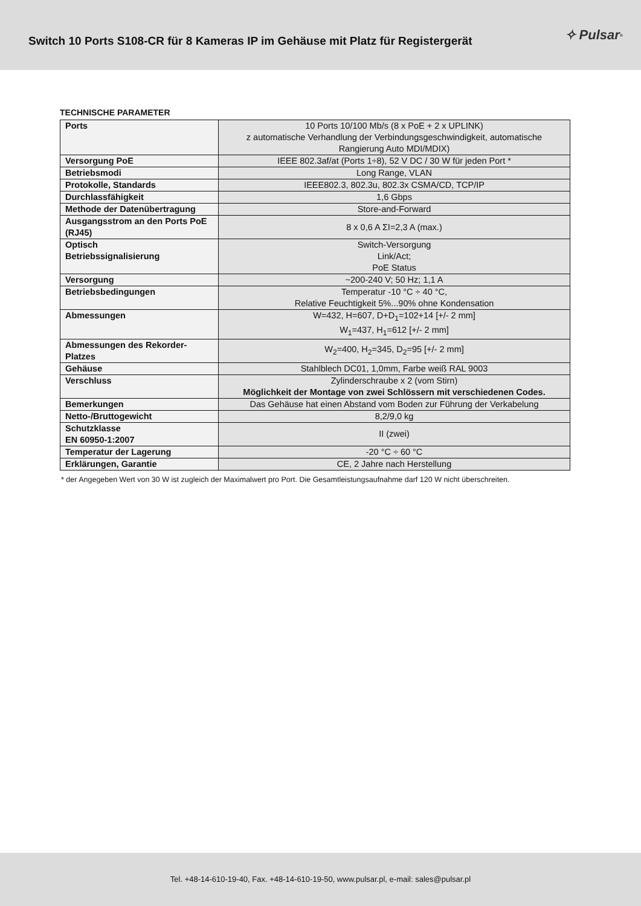Switch 10 Ports S108-CR für 8 Kameras IP im Gehäuse mit Platz für Registergerät
✧ Pulsar<sup>®</sup>
TECHNISCHE PARAMETER
| Ports | 10 Ports 10/100 Mb/s (8 x PoE + 2 x UPLINK) z automatische Verhandlung der Verbindungsgeschwindigkeit, automatische Rangierung Auto MDI/MDIX) |
| Versorgung PoE | IEEE 802.3af/at (Ports 1÷8), 52 V DC / 30 W für jeden Port * |
| Betriebsmodi | Long Range, VLAN |
| Protokolle, Standards | IEEE802.3, 802.3u, 802.3x CSMA/CD, TCP/IP |
| Durchlassfähigkeit | 1,6 Gbps |
| Methode der Datenübertragung | Store-and-Forward |
| Ausgangsstrom an den Ports PoE (RJ45) | 8 x 0,6 A ΣI=2,3 A (max.) |
| Optisch Betriebssignalisierung | Switch-Versorgung Link/Act; PoE Status |
| Versorgung | ~200-240 V; 50 Hz; 1,1 A |
| Betriebsbedingungen | Temperatur -10 °C ÷ 40 °C, Relative Feuchtigkeit 5%...90% ohne Kondensation |
| Abmessungen | W=432, H=607, D+D<sub>1</sub>=102+14 [+/- 2 mm] W<sub>1</sub>=437, H<sub>1</sub>=612 [+/- 2 mm] |
| Abmessungen des Rekorder-Platzes | W<sub>2</sub>=400, H<sub>2</sub>=345, D<sub>2</sub>=95 [+/- 2 mm] |
| Gehäuse | Stahlblech DC01, 1,0mm, Farbe weiß RAL 9003 |
| Verschluss | Zylinderschraube x 2 (vom Stirn) Möglichkeit der Montage von zwei Schlössern mit verschiedenen Codes. |
| Bemerkungen | Das Gehäuse hat einen Abstand vom Boden zur Führung der Verkabelung |
| Netto-/Bruttogewicht | 8,2/9,0 kg |
| Schutzklasse EN 60950-1:2007 | II (zwei) |
| Temperatur der Lagerung | -20 °C ÷ 60 °C |
| Erklärungen, Garantie | CE, 2 Jahre nach Herstellung |
* der Angegeben Wert von 30 W ist zugleich der Maximalwert pro Port. Die Gesamtleistungsaufnahme darf 120 W nicht überschreiten.
Tel. +48-14-610-19-40, Fax. +48-14-610-19-50, www.pulsar.pl, e-mail: sales@pulsar.pl